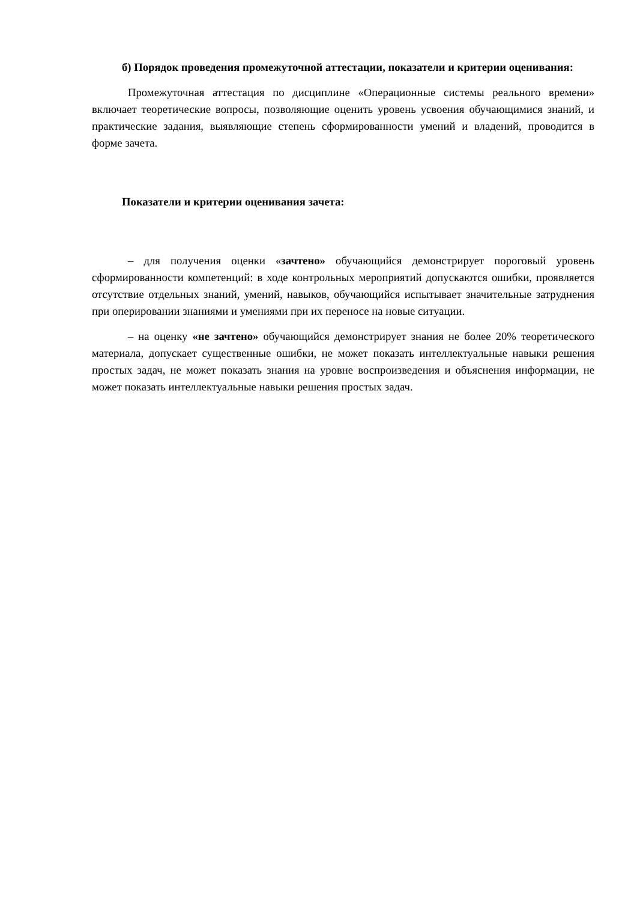б) Порядок проведения промежуточной аттестации, показатели и критерии оценивания:
Промежуточная аттестация по дисциплине «Операционные системы реального времени» включает теоретические вопросы, позволяющие оценить уровень усвоения обучающимися знаний, и практические задания, выявляющие степень сформированности умений и владений, проводится в форме зачета.
Показатели и критерии оценивания зачета:
– для получения оценки «зачтено» обучающийся демонстрирует пороговый уровень сформированности компетенций: в ходе контрольных мероприятий допускаются ошибки, проявляется отсутствие отдельных знаний, умений, навыков, обучающийся испытывает значительные затруднения при оперировании знаниями и умениями при их переносе на новые ситуации.
– на оценку «не зачтено» обучающийся демонстрирует знания не более 20% теоретического материала, допускает существенные ошибки, не может показать интеллектуальные навыки решения простых задач, не может показать знания на уровне воспроизведения и объяснения информации, не может показать интеллектуальные навыки решения простых задач.